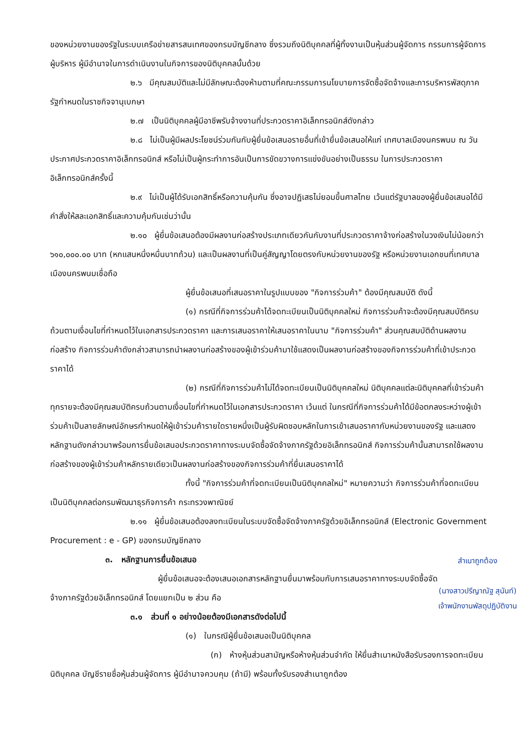ของหน่วยงานของรัฐในระบบเครือข่ายสารสนเทศของกรมบัญชีกลาง ซึ่งรวมถึงนิติบุคคลที่ผู้ทิ้งงานเป็นหุ้นส่วนผู้จัดการ กรรมการผู้จัดการ ผู้บริหาร ผู้มีอำนาจในการดำเนินงานในกิจการของนิติบุคคลนั้นด้วย
๒.๖ มีคุณสมบัติและไม่มีลักษณะต้องห้ามตามที่คณะกรรมการนโยบายการจัดซื้อจัดจ้างและการบริหารพัสดุภาครัฐกำหนดในราชกิจจานุเบกษา
๒.๗ เป็นนิติบุคคลผู้มีอาชีพรับจ้างงานที่ประกวดราคาอิเล็กทรอนิกส์ดังกล่าว
๒.๘ ไม่เป็นผู้มีผลประโยชน์ร่วมกันกับผู้ยื่นข้อเสนอรายอื่นที่เข้ายื่นข้อเสนอให้แก่ เทศบาลเมืองนครพนม ณ วันประกาศประกวดราคาอิเล็กทรอนิกส์ หรือไม่เป็นผู้กระทำการอันเป็นการขัดขวางการแข่งขันอย่างเป็นธรรม ในการประกวดราคาอิเล็กทรอนิกส์ครั้งนี้
๒.๙ ไม่เป็นผู้ได้รับเอกสิทธิ์หรือความคุ้มกัน ซึ่งอาจปฏิเสธไม่ยอมขึ้นศาลไทย เว้นแต่รัฐบาลของผู้ยื่นข้อเสนอได้มีคำสั่งให้สละเอกสิทธิ์และความคุ้มกันเช่นว่านั้น
๒.๑๐ ผู้ยื่นข้อเสนอต้องมีผลงานก่อสร้างประเภทเดียวกันกับงานที่ประกวดราคาจ้างก่อสร้างในวงเงินไม่น้อยกว่า ๖๑๐,๐๐๐.๐๐ บาท (หกแสนหนึ่งหมื่นบาทถ้วน) และเป็นผลงานที่เป็นคู่สัญญาโดยตรงกับหน่วยงานของรัฐ หรือหน่วยงานเอกชนที่เทศบาลเมืองนครพนมเชื่อถือ
ผู้ยื่นข้อเสนอที่เสนอราคาในรูปแบบของ "กิจการร่วมค้า" ต้องมีคุณสมบัติ ดังนี้
(๑) กรณีที่กิจการร่วมค้าได้จดทะเบียนเป็นนิติบุคคลใหม่ กิจการร่วมค้าจะต้องมีคุณสมบัติครบถ้วนตามเงื่อนไขที่กำหนดไว้ในเอกสารประกวดราคา และการเสนอราคาให้เสนอราคาในนาม "กิจการร่วมค้า" ส่วนคุณสมบัติด้านผลงานก่อสร้าง กิจการร่วมค้าดังกล่าวสามารถนำผลงานก่อสร้างของผู้เข้าร่วมค้ามาใช้แสดงเป็นผลงานก่อสร้างของกิจการร่วมค้าที่เข้าประกวดราคาได้
(๒) กรณีที่กิจการร่วมค้าไม่ได้จดทะเบียนเป็นนิติบุคคลใหม่ นิติบุคคลแต่ละนิติบุคคลที่เข้าร่วมค้าทุกรายจะต้องมีคุณสมบัติครบถ้วนตามเงื่อนไขที่กำหนดไว้ในเอกสารประกวดราคา เว้นแต่ ในกรณีที่กิจการร่วมค้าได้มีข้อตกลงระหว่างผู้เข้าร่วมค้าเป็นลายลักษณ์อักษรกำหนดให้ผู้เข้าร่วมค้ารายใดรายหนึ่งเป็นผู้รับผิดชอบหลักในการเข้าเสนอราคากับหน่วยงานของรัฐ และแสดงหลักฐานดังกล่าวมาพร้อมการยื่นข้อเสนอประกวดราคาทางระบบจัดซื้อจัดจ้างภาครัฐด้วยอิเล็กทรอนิกส์ กิจการร่วมค้านั้นสามารถใช้ผลงานก่อสร้างของผู้เข้าร่วมค้าหลักรายเดียวเป็นผลงานก่อสร้างของกิจการร่วมค้าที่ยื่นเสนอราคาได้
ทั้งนี้ "กิจการร่วมค้าที่จดทะเบียนเป็นนิติบุคคลใหม่" หมายความว่า กิจการร่วมค้าที่จดทะเบียนเป็นนิติบุคคลต่อกรมพัฒนาธุรกิจการค้า กระทรวงพาณิชย์
๒.๑๑ ผู้ยื่นข้อเสนอต้องลงทะเบียนในระบบจัดซื้อจัดจ้างภาครัฐด้วยอิเล็กทรอนิกส์ (Electronic Government Procurement : e - GP) ของกรมบัญชีกลาง
สำเนาถูกต้อง
(นางสาวปรีญาณัฐ สุนันท์)
เจ้าพนักงานพัสดุปฏิบัติงาน
๓. หลักฐานการยื่นข้อเสนอ
ผู้ยื่นข้อเสนอจะต้องเสนอเอกสารหลักฐานยื่นมาพร้อมกับการเสนอราคาทางระบบจัดซื้อจัดจ้างภาครัฐด้วยอิเล็กทรอนิกส์ โดยแยกเป็น ๒ ส่วน คือ
๓.๑ ส่วนที่ ๑ อย่างน้อยต้องมีเอกสารดังต่อไปนี้
(๑) ในกรณีผู้ยื่นข้อเสนอเป็นนิติบุคคล
(ก) ห้างหุ้นส่วนสามัญหรือห้างหุ้นส่วนจำกัด ให้ยื่นสำเนาหนังสือรับรองการจดทะเบียนนิติบุคคล บัญชีรายชื่อหุ้นส่วนผู้จัดการ ผู้มีอำนาจควบคุม (ถ้ามี) พร้อมทั้งรับรองสำเนาถูกต้อง